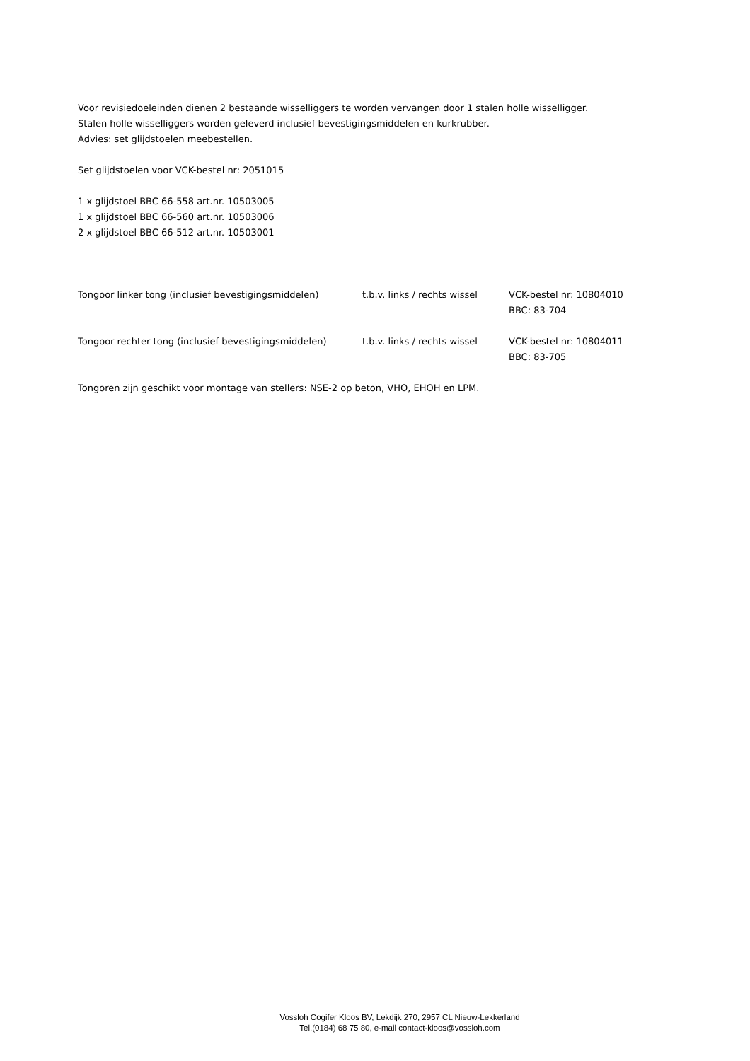Voor revisiedoeleinden dienen 2 bestaande wisselliggers te worden vervangen door 1 stalen holle wisselligger.
Stalen holle wisselliggers worden geleverd inclusief bevestigingsmiddelen en kurkrubber.
Advies: set glijdstoelen meebestellen.
Set glijdstoelen voor VCK-bestel nr: 2051015
1 x glijdstoel BBC 66-558 art.nr. 10503005
1 x glijdstoel BBC 66-560 art.nr. 10503006
2 x glijdstoel BBC 66-512 art.nr. 10503001
| Tongoor linker tong (inclusief bevestigingsmiddelen) | t.b.v. links / rechts wissel | VCK-bestel nr: 10804010 BBC: 83-704 |
| Tongoor rechter tong (inclusief bevestigingsmiddelen) | t.b.v. links / rechts wissel | VCK-bestel nr: 10804011 BBC: 83-705 |
Tongoren zijn geschikt voor montage van stellers: NSE-2 op beton, VHO, EHOH en LPM.
Vossloh Cogifer Kloos BV, Lekdijk 270, 2957 CL Nieuw-Lekkerland
Tel.(0184) 68 75 80, e-mail contact-kloos@vossloh.com